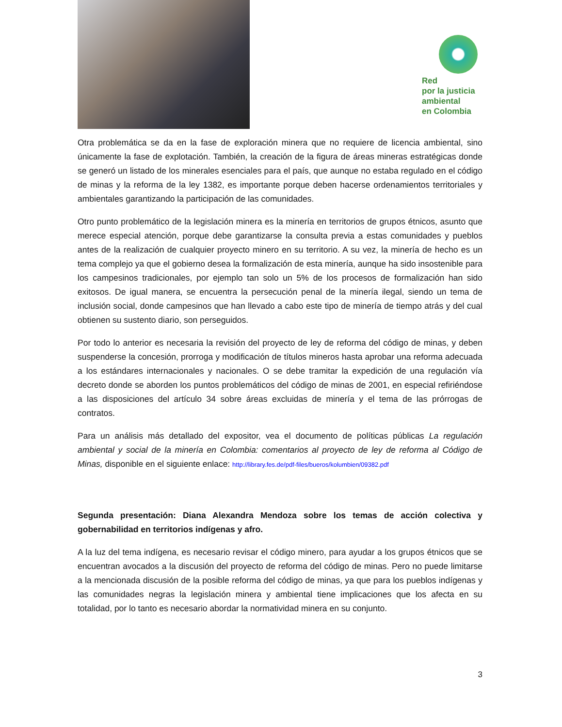Red
por la justicia
ambiental
en Colombia
Otra problemática se da en la fase de exploración minera que no requiere de licencia ambiental, sino únicamente la fase de explotación. También, la creación de la figura de áreas mineras estratégicas donde se generó un listado de los minerales esenciales para el país, que aunque no estaba regulado en el código de minas y la reforma de la ley 1382, es importante porque deben hacerse ordenamientos territoriales y ambientales garantizando la participación de las comunidades.
Otro punto problemático de la legislación minera es la minería en territorios de grupos étnicos, asunto que merece especial atención, porque debe garantizarse la consulta previa a estas comunidades y pueblos antes de la realización de cualquier proyecto minero en su territorio. A su vez, la minería de hecho es un tema complejo ya que el gobierno desea la formalización de esta minería, aunque ha sido insostenible para los campesinos tradicionales, por ejemplo tan solo un 5% de los procesos de formalización han sido exitosos. De igual manera, se encuentra la persecución penal de la minería ilegal, siendo un tema de inclusión social, donde campesinos que han llevado a cabo este tipo de minería de tiempo atrás y del cual obtienen su sustento diario, son perseguidos.
Por todo lo anterior es necesaria la revisión del proyecto de ley de reforma del código de minas, y deben suspenderse la concesión, prorroga y modificación de títulos mineros hasta aprobar una reforma adecuada a los estándares internacionales y nacionales. O se debe tramitar la expedición de una regulación vía decreto donde se aborden los puntos problemáticos del código de minas de 2001, en especial refiriéndose a las disposiciones del artículo 34 sobre áreas excluidas de minería y el tema de las prórrogas de contratos.
Para un análisis más detallado del expositor, vea el documento de políticas públicas La regulación ambiental y social de la minería en Colombia: comentarios al proyecto de ley de reforma al Código de Minas, disponible en el siguiente enlace: http://library.fes.de/pdf-files/bueros/kolumbien/09382.pdf
Segunda presentación: Diana Alexandra Mendoza sobre los temas de acción colectiva y gobernabilidad en territorios indígenas y afro.
A la luz del tema indígena, es necesario revisar el código minero, para ayudar a los grupos étnicos que se encuentran avocados a la discusión del proyecto de reforma del código de minas. Pero no puede limitarse a la mencionada discusión de la posible reforma del código de minas, ya que para los pueblos indígenas y las comunidades negras la legislación minera y ambiental tiene implicaciones que los afecta en su totalidad, por lo tanto es necesario abordar la normatividad minera en su conjunto.
3